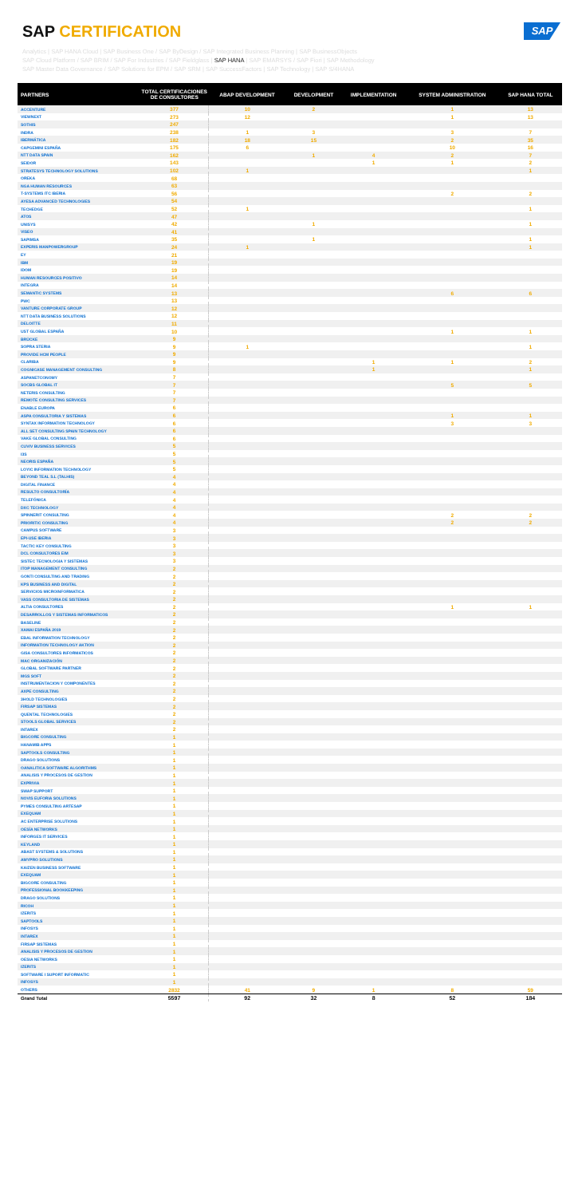SAP CERTIFICATION
SAP
Analytics | SAP HANA Cloud | SAP Business One / SAP ByDesign / SAP Integrated Business Planning | SAP BusinessObjects
SAP Cloud Platform / SAP BRIM / SAP For Industries / SAP Fieldglass | SAP HANA | SAP EMARSYS / SAP Fiori | SAP Methodology
SAP Master Data Governance / SAP Solutions for EPM / SAP SRM | SAP SuccessFactors | SAP Technology | SAP S/4HANA
| PARTNERS | TOTAL CERTIFICACIONES DE CONSULTORES | ABAP DEVELOPMENT | DEVELOPMENT | IMPLEMENTATION | SYSTEM ADMINISTRATION | SAP HANA TOTAL |
| --- | --- | --- | --- | --- | --- | --- |
| ACCENTURE | 377 | 10 | 2 | | 1 | 13 |
| VIEWNEXT | 273 | 12 | | | 1 | 13 |
| SOTHIS | 247 | | | | | |
| INDRA | 238 | 1 | 3 | | 3 | 7 |
| IBERMÁTICA | 182 | 18 | 15 | | 2 | 35 |
| CAPGEMINI ESPAÑA | 175 | 6 | | | 10 | 16 |
| NTT DATA SPAIN | 162 | | 1 | 4 | 2 | 7 |
| SEIDOR | 143 | | | 1 | 1 | 2 |
| STRATESYS TECHNOLOGY SOLUTIONS | 102 | 1 | | | | 1 |
| OREKA | 68 | | | | | |
| NGA HUMAN RESOURCES | 63 | | | | | |
| T-SYSTEMS ITC IBERIA | 56 | | | | 2 | 2 |
| AYESA ADVANCED TECHNOLOGIES | 54 | | | | | |
| TECHEDGE | 52 | 1 | | | | 1 |
| ATOS | 47 | | | | | |
| UNISYS | 42 | | 1 | | | 1 |
| VISEO | 41 | | | | | |
| SAPIMSA | 35 | | 1 | | | 1 |
| EXPERIS MANPOWERGROUP | 24 | 1 | | | | 1 |
| EY | 21 | | | | | |
| IBM | 19 | | | | | |
| IDOM | 19 | | | | | |
| HUMAN RESOURCES POSITIVO | 14 | | | | | |
| INTEGRA | 14 | | | | | |
| SEMANTIC SYSTEMS | 13 | | | | 6 | 6 |
| PWC | 13 | | | | | |
| VANTURE CORPORATE GROUP | 12 | | | | | |
| NTT DATA BUSINESS SOLUTIONS | 12 | | | | | |
| DELOITTE | 11 | | | | | |
| UST GLOBAL ESPAÑA | 10 | | | | 1 | 1 |
| BRÜCKE | 9 | | | | | |
| SOPRA STERIA | 9 | 1 | | | | 1 |
| PROVIDE HCM PEOPLE | 9 | | | | | |
| CLARIBA | 9 | | | 1 | 1 | 2 |
| COGNICASE MANAGEMENT CONSULTING | 8 | | | 1 | | 1 |
| ASPANETCONOMY | 7 | | | | | |
| SOCBS GLOBAL IT | 7 | | | | 5 | 5 |
| NETERIS CONSULTING | 7 | | | | | |
| REMOTE CONSULTING SERVICES | 7 | | | | | |
| ENABLE EUROPA | 6 | | | | | |
| ASPA CONSULTORIA Y SISTEMAS | 6 | | | | 1 | 1 |
| SYNTAX INFORMATION TECHNOLOGY | 6 | | | | 3 | 3 |
| ALL SET CONSULTING SPAIN TECHNOLOGY | 6 | | | | | |
| VAKE GLOBAL CONSULTING | 6 | | | | | |
| CUVIV BUSINESS SERVICES | 5 | | | | | |
| I3S | 5 | | | | | |
| NEORIS ESPAÑA | 5 | | | | | |
| LOYIC INFORMATION TECHNOLOGY | 5 | | | | | |
| BEYOND TEAL S.L (TALHIS) | 4 | | | | | |
| DIGITAL FINANCE | 4 | | | | | |
| RESULTO CONSULTORÍA | 4 | | | | | |
| TELEFÓNICA | 4 | | | | | |
| DXC TECHNOLOGY | 4 | | | | | |
| SPINNERIT CONSULTING | 4 | | | | 2 | 2 |
| PRIORITIC CONSULTING | 4 | | | | 2 | 2 |
| CAMPUS SOFTWARE | 3 | | | | | |
| EPI-USE IBERIA | 3 | | | | | |
| TACTIC KEY CONSULTING | 3 | | | | | |
| DCL CONSULTORES EIM | 3 | | | | | |
| SISTEC TECNOLOGIA Y SISTEMAS | 3 | | | | | |
| ITOP MANAGEMENT CONSULTING | 2 | | | | | |
| GONTI CONSULTING AND TRADING | 2 | | | | | |
| KPS BUSINESS AND DIGITAL | 2 | | | | | |
| SERVICIOS MICROINFORMATICA | 2 | | | | | |
| VASS CONSULTORIA DE SISTEMAS | 2 | | | | | |
| ALTIA CONSULTORES | 2 | | | | 1 | 1 |
| DESARROLLOS Y SISTEMAS INFORMATICOS | 2 | | | | | |
| BASELINE | 2 | | | | | |
| XAMAI ESPAÑA 2019 | 2 | | | | | |
| EBAL INFORMATION TECHNOLOGY | 2 | | | | | |
| INFORMATION TECHNOLOGY AKTION | 2 | | | | | |
| GISA CONSULTORES INFORMATICOS | 2 | | | | | |
| MAC ORGANIZACIÓN | 2 | | | | | |
| GLOBAL SOFTWARE PARTNER | 2 | | | | | |
| MGS SOFT | 2 | | | | | |
| INSTRUMENTACION Y COMPONENTES | 2 | | | | | |
| AXPE CONSULTING | 2 | | | | | |
| 3HOLD TECHNOLOGIES | 2 | | | | | |
| FIRSAP SISTEMAS | 2 | | | | | |
| QUENTAL TECHNOLOGIES | 2 | | | | | |
| STOOLS GLOBAL SERVICES | 2 | | | | | |
| INTAREX | 2 | | | | | |
| BIGCORE CONSULTING | 1 | | | | | |
| HANAMIB APPS | 1 | | | | | |
| SAPTOOLS CONSULTING | 1 | | | | | |
| DRAGO SOLUTIONS | 1 | | | | | |
| OANALITICA SOFTWARE ALGORITHMS | 1 | | | | | |
| ANALISIS Y PROCESOS DE GESTION | 1 | | | | | |
| EXPRIVIA | 1 | | | | | |
| SWAP SUPPORT | 1 | | | | | |
| NOVIS EUFORIA SOLUTIONS | 1 | | | | | |
| PYMES CONSULTING ARTESAP | 1 | | | | | |
| EXEQUAM | 1 | | | | | |
| AC ENTERPRISE SOLUTIONS | 1 | | | | | |
| OESÍA NETWORKS | 1 | | | | | |
| INFORGES IT SERVICES | 1 | | | | | |
| KEYLAND | 1 | | | | | |
| ABAST SYSTEMS & SOLUTIONS | 1 | | | | | |
| AMYPRO SOLUTIONS | 1 | | | | | |
| KAIZEN BUSINESS SOFTWARE | 1 | | | | | |
| EXEQUAM | 1 | | | | | |
| BIGCORE CONSULTING | 1 | | | | | |
| PROFESSIONAL BOOKKEEPING | 1 | | | | | |
| DRAGO SOLUTIONS | 1 | | | | | |
| RICOH | 1 | | | | | |
| IZERITS | 1 | | | | | |
| SAPTOOLS | 1 | | | | | |
| INFOSYS | 1 | | | | | |
| INTAREX | 1 | | | | | |
| FIRSAP SISTEMAS | 1 | | | | | |
| ANALISIS Y PROCESOS DE GESTION | 1 | | | | | |
| OESIA NETWORKS | 1 | | | | | |
| IZERITS | 1 | | | | | |
| SOFTWARE I SUPORT INFORMATIC | 1 | | | | | |
| INFOSYS | 1 | | | | | |
| OTHERS | 2832 | 41 | 9 | 1 | 8 | 59 |
| Grand Total | 5597 | 92 | 32 | 8 | 52 | 184 |